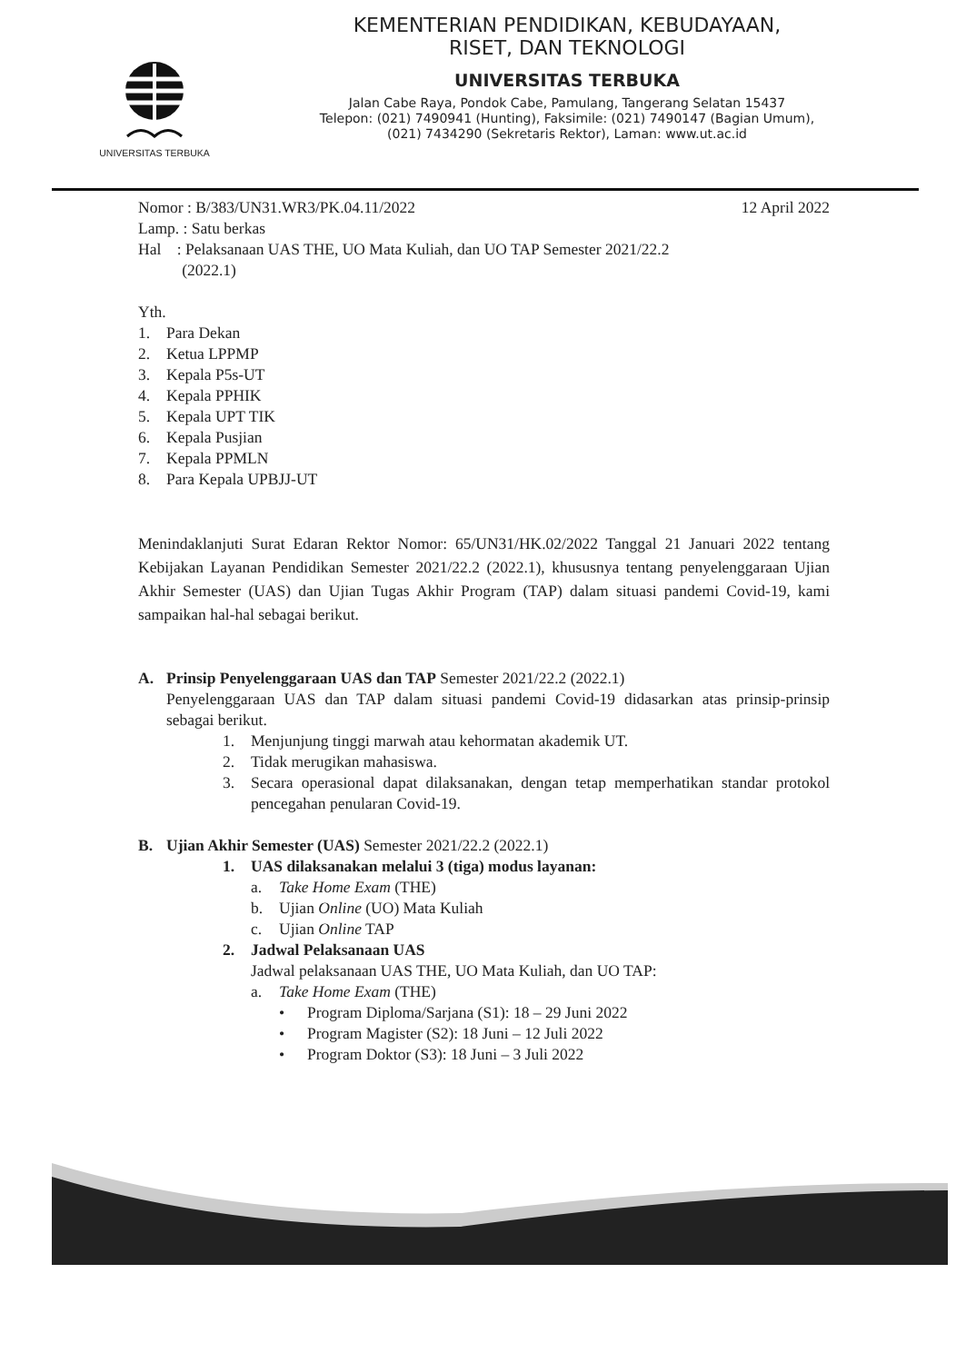UNIVERSITAS TERBUKA
KEMENTERIAN PENDIDIKAN, KEBUDAYAAN,
RISET, DAN TEKNOLOGI
UNIVERSITAS TERBUKA
Jalan Cabe Raya, Pondok Cabe, Pamulang, Tangerang Selatan 15437
Telepon: (021) 7490941 (Hunting), Faksimile: (021) 7490147 (Bagian Umum),
(021) 7434290 (Sekretaris Rektor), Laman: www.ut.ac.id
Nomor : B/383/UN31.WR3/PK.04.11/2022 12 April 2022
Lamp. : Satu berkas
Hal : Pelaksanaan UAS THE, UO Mata Kuliah, dan UO TAP Semester 2021/22.2
(2022.1)
Yth.
1. Para Dekan
2. Ketua LPPMP
3. Kepala P5s-UT
4. Kepala PPHIK
5. Kepala UPT TIK
6. Kepala Pusjian
7. Kepala PPMLN
8. Para Kepala UPBJJ-UT
Menindaklanjuti Surat Edaran Rektor Nomor: 65/UN31/HK.02/2022 Tanggal 21 Januari 2022 tentang Kebijakan Layanan Pendidikan Semester 2021/22.2 (2022.1), khususnya tentang penyelenggaraan Ujian Akhir Semester (UAS) dan Ujian Tugas Akhir Program (TAP) dalam situasi pandemi Covid-19, kami sampaikan hal-hal sebagai berikut.
A. Prinsip Penyelenggaraan UAS dan TAP Semester 2021/22.2 (2022.1)
Penyelenggaraan UAS dan TAP dalam situasi pandemi Covid-19 didasarkan atas prinsip-prinsip sebagai berikut.
1. Menjunjung tinggi marwah atau kehormatan akademik UT.
2. Tidak merugikan mahasiswa.
3. Secara operasional dapat dilaksanakan, dengan tetap memperhatikan standar protokol pencegahan penularan Covid-19.
B. Ujian Akhir Semester (UAS) Semester 2021/22.2 (2022.1)
1. UAS dilaksanakan melalui 3 (tiga) modus layanan:
a. Take Home Exam (THE)
b. Ujian Online (UO) Mata Kuliah
c. Ujian Online TAP
2. Jadwal Pelaksanaan UAS
Jadwal pelaksanaan UAS THE, UO Mata Kuliah, dan UO TAP:
a. Take Home Exam (THE)
• Program Diploma/Sarjana (S1): 18 – 29 Juni 2022
• Program Magister (S2): 18 Juni – 12 Juli 2022
• Program Doktor (S3): 18 Juni – 3 Juli 2022